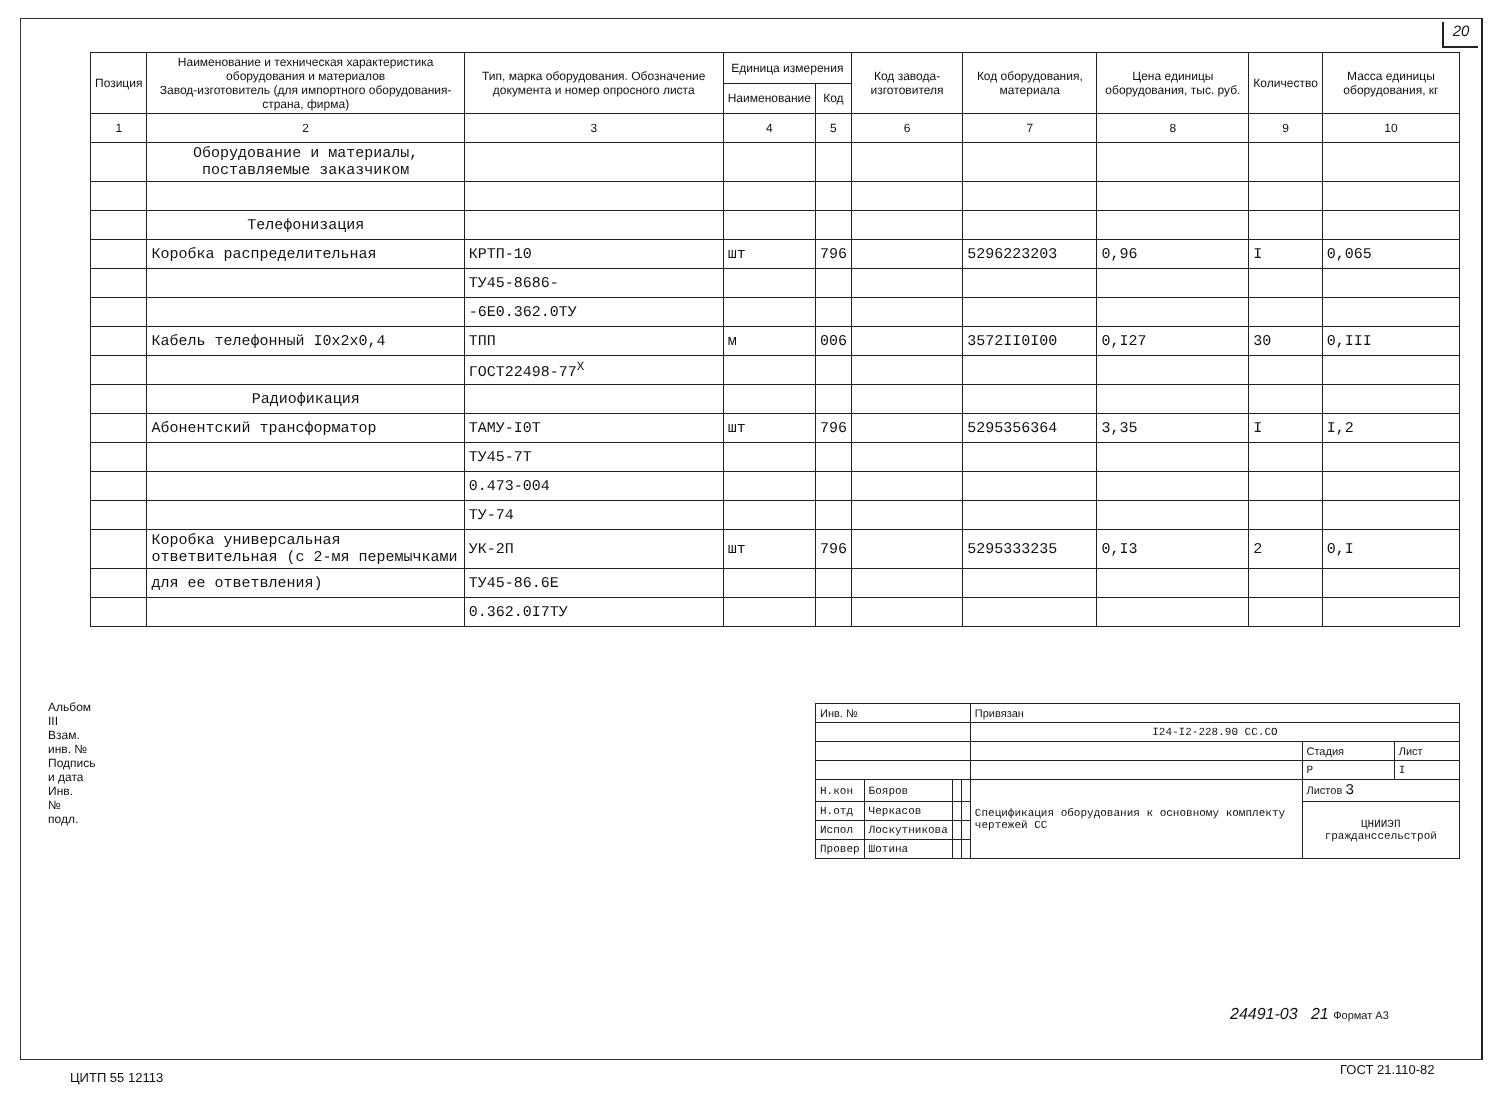20
| Позиция | Наименование и техническая характеристика оборудования и материалов Завод-изготовитель (для импортного оборудования-страна, фирма) | Тип, марка оборудования. Обозначение документа и номер опросного листа | Единица измерения | | Код завода-изготовителя | Код оборудования, материала | Цена единицы оборудования, тыс. руб. | Количество | Масса единицы оборудования, кг |
| --- | --- | --- | --- | --- | --- | --- | --- | --- | --- |
| | | | Наименование | Код | | | | | |
| 1 | 2 | 3 | 4 | 5 | 6 | 7 | 8 | 9 | 10 |
| | Оборудование и материалы, поставляемые заказчиком | | | | | | | | |
| | Телефонизация | | | | | | | | |
| | Коробка распределительная | КРТП-10 | шт | 796 | | 5296223203 | 0,96 | I | 0,065 |
| | | ТУ45-8686- | | | | | | | |
| | | -6Е0.362.0ТУ | | | | | | | |
| | Кабель телефонный I0х2х0,4 | ТПП | м | 006 | | 3572II0I00 | 0,I27 | 30 | 0,III |
| | | ГОСТ22498-77<sup>Х</sup> | | | | | | | |
| | Радиофикация | | | | | | | | |
| | Абонентский трансформатор | ТАМУ-I0Т | шт | 796 | | 5295356364 | 3,35 | I | I,2 |
| | | ТУ45-7Т | | | | | | | |
| | | 0.473-004 | | | | | | | |
| | | ТУ-74 | | | | | | | |
| | Коробка универсальная ответвительная (с 2-мя перемычками | УК-2П | шт | 796 | | 5295333235 | 0,I3 | 2 | 0,I |
| | для ее ответвления) | ТУ45-86.6Е | | | | | | | |
| | | 0.362.0I7ТУ | | | | | | | |
Альбом III
Взам. инв. №
Подпись и дата
Инв. № подл.
| Инв. № | | | | Привязан | | |
| | | | | I24-I2-228.90 СС.СО | | |
| | | | | | Стадия | Лист |
| | | | | | Р | I |
| Н.кон | Бояров | | | Спецификация оборудования к основному комплекту чертежей СС | Листов 3 | |
| Н.отд | Черкасов | | | | ЦНИИЭП гражданссельстрой | |
| Испол | Лоскутникова | | | | | |
| Провер | Шотина | | | | | |
24491-03 21 Формат А3
ЦИТП 55 12113
ГОСТ 21.110-82